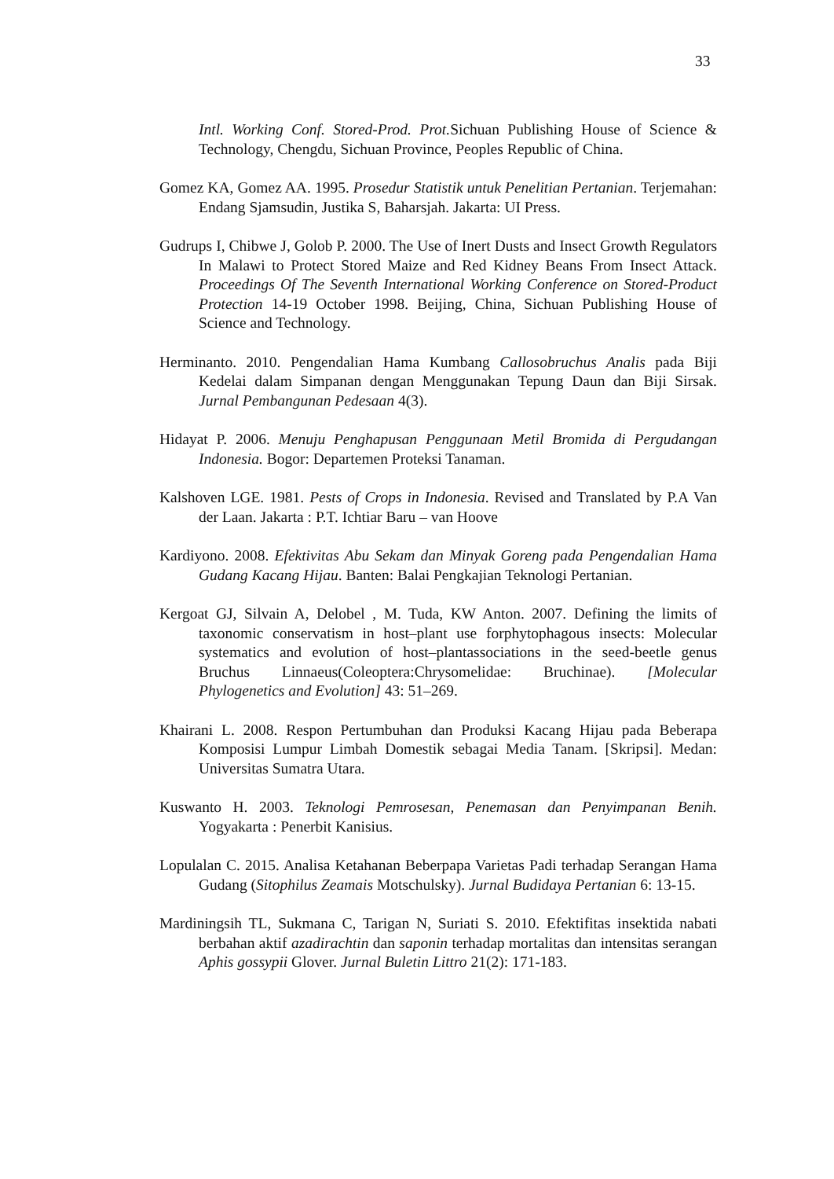33
Intl. Working Conf. Stored-Prod. Prot. Sichuan Publishing House of Science & Technology, Chengdu, Sichuan Province, Peoples Republic of China.
Gomez KA, Gomez AA. 1995. Prosedur Statistik untuk Penelitian Pertanian. Terjemahan: Endang Sjamsudin, Justika S, Baharsjah. Jakarta: UI Press.
Gudrups I, Chibwe J, Golob P. 2000. The Use of Inert Dusts and Insect Growth Regulators In Malawi to Protect Stored Maize and Red Kidney Beans From Insect Attack. Proceedings Of The Seventh International Working Conference on Stored-Product Protection 14-19 October 1998. Beijing, China, Sichuan Publishing House of Science and Technology.
Herminanto. 2010. Pengendalian Hama Kumbang Callosobruchus Analis pada Biji Kedelai dalam Simpanan dengan Menggunakan Tepung Daun dan Biji Sirsak. Jurnal Pembangunan Pedesaan 4(3).
Hidayat P. 2006. Menuju Penghapusan Penggunaan Metil Bromida di Pergudangan Indonesia. Bogor: Departemen Proteksi Tanaman.
Kalshoven LGE. 1981. Pests of Crops in Indonesia. Revised and Translated by P.A Van der Laan. Jakarta : P.T. Ichtiar Baru – van Hoove
Kardiyono. 2008. Efektivitas Abu Sekam dan Minyak Goreng pada Pengendalian Hama Gudang Kacang Hijau. Banten: Balai Pengkajian Teknologi Pertanian.
Kergoat GJ, Silvain A, Delobel , M. Tuda, KW Anton. 2007. Defining the limits of taxonomic conservatism in host–plant use forphytophagous insects: Molecular systematics and evolution of host–plantassociations in the seed-beetle genus Bruchus Linnaeus(Coleoptera:Chrysomelidae: Bruchinae). [Molecular Phylogenetics and Evolution] 43: 51–269.
Khairani L. 2008. Respon Pertumbuhan dan Produksi Kacang Hijau pada Beberapa Komposisi Lumpur Limbah Domestik sebagai Media Tanam. [Skripsi]. Medan: Universitas Sumatra Utara.
Kuswanto H. 2003. Teknologi Pemrosesan, Penemasan dan Penyimpanan Benih. Yogyakarta : Penerbit Kanisius.
Lopulalan C. 2015. Analisa Ketahanan Beberpapa Varietas Padi terhadap Serangan Hama Gudang (Sitophilus Zeamais Motschulsky). Jurnal Budidaya Pertanian 6: 13-15.
Mardiningsih TL, Sukmana C, Tarigan N, Suriati S. 2010. Efektifitas insektida nabati berbahan aktif azadirachtin dan saponin terhadap mortalitas dan intensitas serangan Aphis gossypii Glover. Jurnal Buletin Littro 21(2): 171-183.